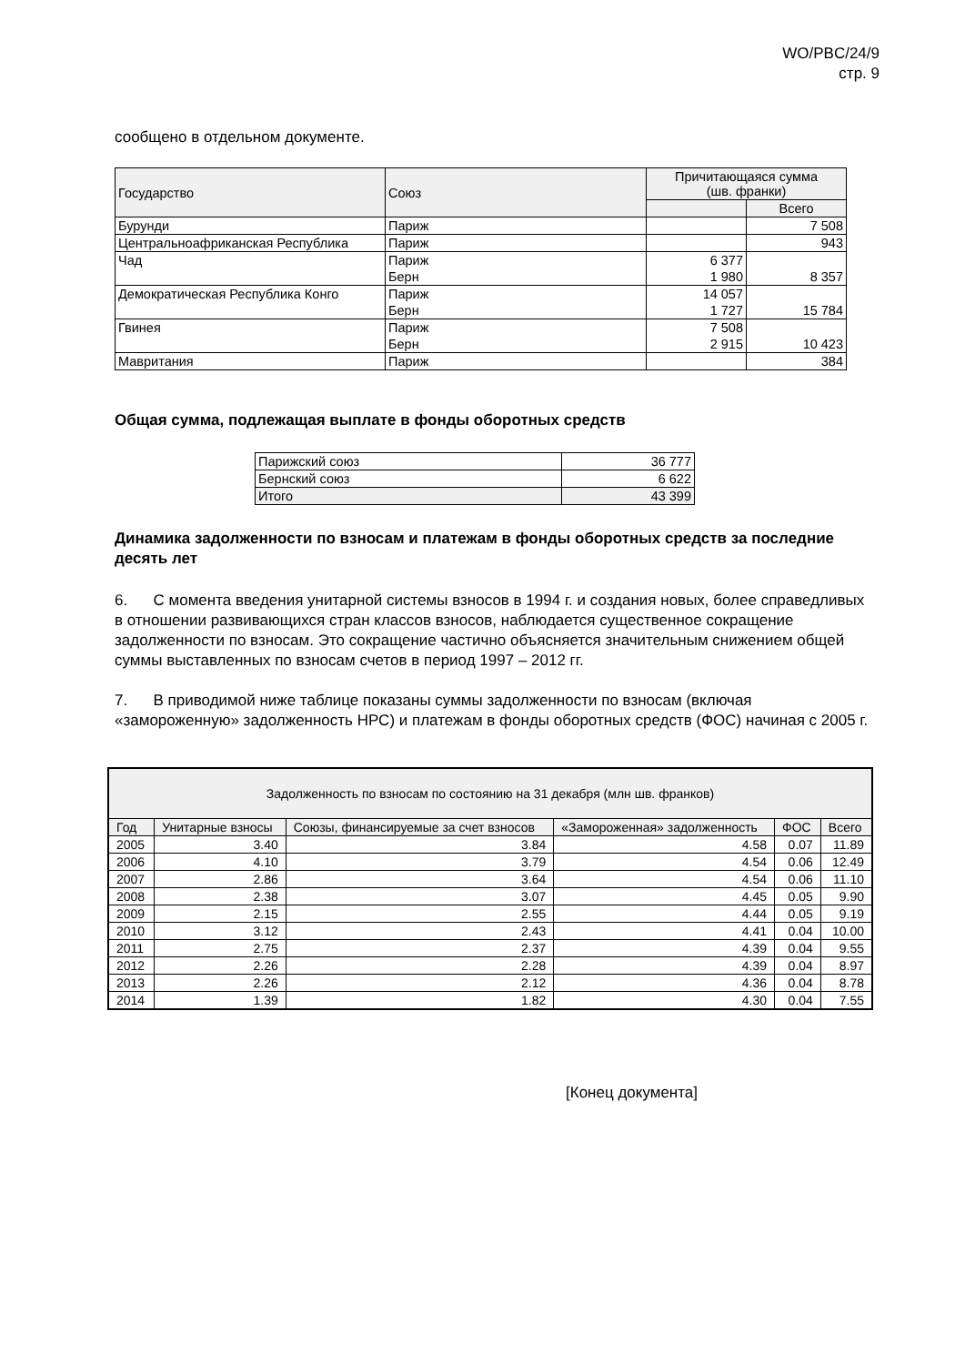WO/PBC/24/9
стр. 9
сообщено в отдельном документе.
| Государство | Союз | Причитающаяся сумма (шв. франки) | |
| --- | --- | --- | --- |
| | | | Всего |
| Бурунди | Париж | | 7 508 |
| Центральноафриканская Республика | Париж | | 943 |
| Чад | Париж | 6 377 | |
| | Берн | 1 980 | 8 357 |
| Демократическая Республика Конго | Париж | 14 057 | |
| | Берн | 1 727 | 15 784 |
| Гвинея | Париж | 7 508 | |
| | Берн | 2 915 | 10 423 |
| Мавритания | Париж | | 384 |
Общая сумма, подлежащая выплате в фонды оборотных средств
| Парижский союз | 36 777 |
| Бернский союз | 6 622 |
| Итого | 43 399 |
Динамика задолженности по взносам и платежам в фонды оборотных средств за последние десять лет
6. С момента введения унитарной системы взносов в 1994 г. и создания новых, более справедливых в отношении развивающихся стран классов взносов, наблюдается существенное сокращение задолженности по взносам. Это сокращение частично объясняется значительным снижением общей суммы выставленных по взносам счетов в период 1997 – 2012 гг.
7. В приводимой ниже таблице показаны суммы задолженности по взносам (включая «замороженную» задолженность НРС) и платежам в фонды оборотных средств (ФОС) начиная с 2005 г.
| Задолженность по взносам по состоянию на 31 декабря (млн шв. франков) | | | | | |
| --- | --- | --- | --- | --- | --- |
| Год | Унитарные взносы | Союзы, финансируемые за счет взносов | «Замороженная» задолженность | ФОС | Всего |
| 2005 | 3.40 | 3.84 | 4.58 | 0.07 | 11.89 |
| 2006 | 4.10 | 3.79 | 4.54 | 0.06 | 12.49 |
| 2007 | 2.86 | 3.64 | 4.54 | 0.06 | 11.10 |
| 2008 | 2.38 | 3.07 | 4.45 | 0.05 | 9.90 |
| 2009 | 2.15 | 2.55 | 4.44 | 0.05 | 9.19 |
| 2010 | 3.12 | 2.43 | 4.41 | 0.04 | 10.00 |
| 2011 | 2.75 | 2.37 | 4.39 | 0.04 | 9.55 |
| 2012 | 2.26 | 2.28 | 4.39 | 0.04 | 8.97 |
| 2013 | 2.26 | 2.12 | 4.36 | 0.04 | 8.78 |
| 2014 | 1.39 | 1.82 | 4.30 | 0.04 | 7.55 |
[Конец документа]